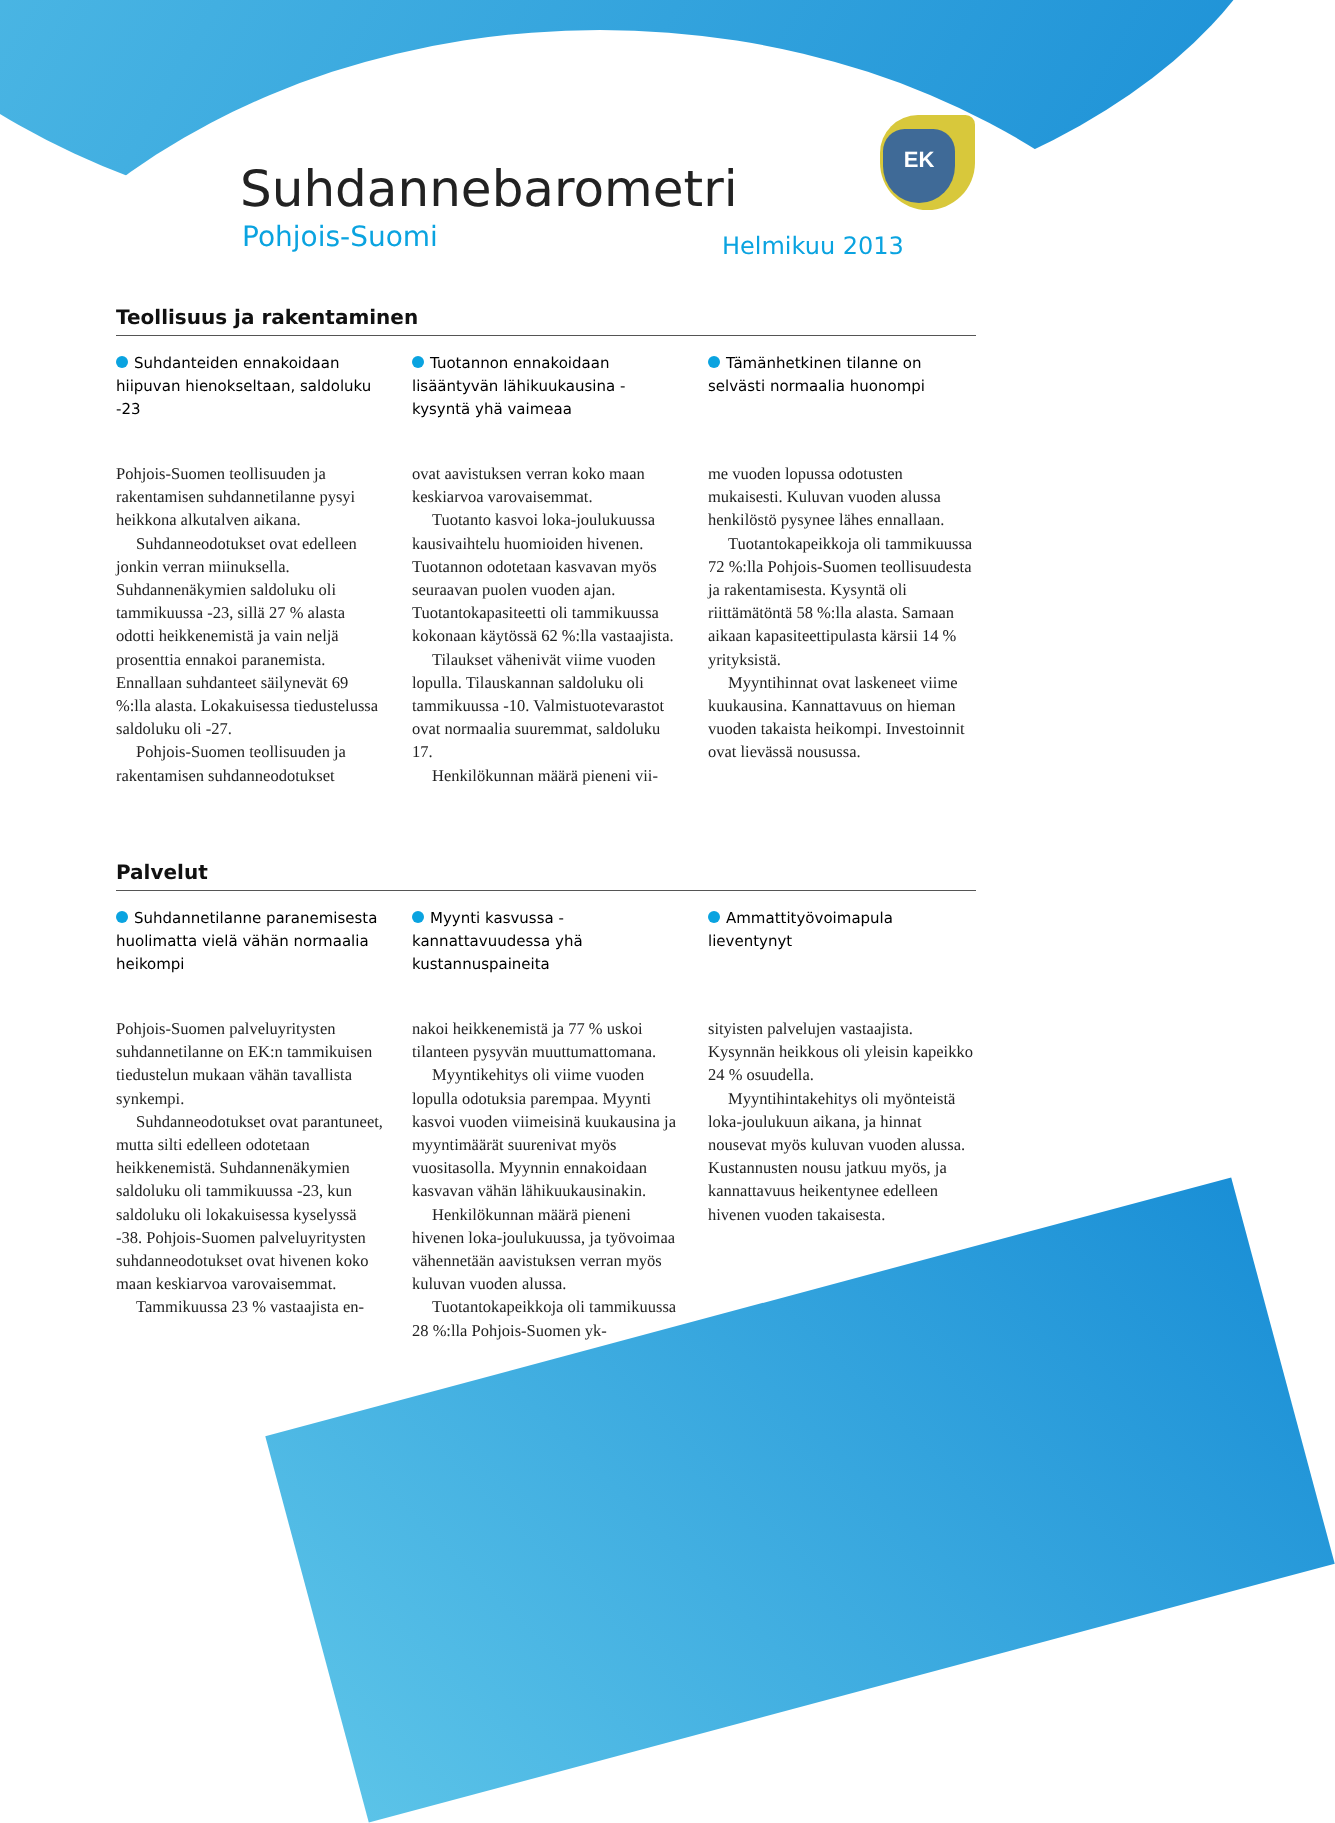EK
Suhdannebarometri
Pohjois-Suomi Helmikuu 2013
Teollisuus ja rakentaminen
Suhdanteiden ennakoidaan hiipuvan hienokseltaan, saldoluku -23
Pohjois-Suomen teollisuuden ja rakentamisen suhdannetilanne pysyi heikkona alkutalven aikana.
Suhdanneodotukset ovat edelleen jonkin verran miinuksella. Suhdannenäkymien saldoluku oli tammikuussa -23, sillä 27 % alasta odotti heikkenemistä ja vain neljä prosenttia ennakoi paranemista. Ennallaan suhdanteet säilynevät 69 %:lla alasta. Lokakuisessa tiedustelussa saldoluku oli -27.
Pohjois-Suomen teollisuuden ja rakentamisen suhdanneodotukset
Tuotannon ennakoidaan lisääntyvän lähikuukausina - kysyntä yhä vaimeaa
ovat aavistuksen verran koko maan keskiarvoa varovaisemmat.
Tuotanto kasvoi loka-joulukuussa kausivaihtelu huomioiden hivenen. Tuotannon odotetaan kasvavan myös seuraavan puolen vuoden ajan. Tuotantokapasiteetti oli tammikuussa kokonaan käytössä 62 %:lla vastaajista.
Tilaukset vähenivät viime vuoden lopulla. Tilauskannan saldoluku oli tammikuussa -10. Valmistuotevarastot ovat normaalia suuremmat, saldoluku 17.
Henkilökunnan määrä pieneni vii-
Tämänhetkinen tilanne on selvästi normaalia huonompi
me vuoden lopussa odotusten mukaisesti. Kuluvan vuoden alussa henkilöstö pysynee lähes ennallaan.
Tuotantokapeikkoja oli tammikuussa 72 %:lla Pohjois-Suomen teollisuudesta ja rakentamisesta. Kysyntä oli riittämätöntä 58 %:lla alasta. Samaan aikaan kapasiteettipulasta kärsii 14 % yrityksistä.
Myyntihinnat ovat laskeneet viime kuukausina. Kannattavuus on hieman vuoden takaista heikompi. Investoinnit ovat lievässä nousussa.
Palvelut
Suhdannetilanne paranemisesta huolimatta vielä vähän normaalia heikompi
Pohjois-Suomen palveluyritysten suhdannetilanne on EK:n tammikuisen tiedustelun mukaan vähän tavallista synkempi.
Suhdanneodotukset ovat parantuneet, mutta silti edelleen odotetaan heikkenemistä. Suhdannenäkymien saldoluku oli tammikuussa -23, kun saldoluku oli lokakuisessa kyselyssä -38. Pohjois-Suomen palveluyritysten suhdanneodotukset ovat hivenen koko maan keskiarvoa varovaisemmat.
Tammikuussa 23 % vastaajista en-
Myynti kasvussa - kannattavuudessa yhä kustannuspaineita
nakoi heikkenemistä ja 77 % uskoi tilanteen pysyvän muuttumattomana.
Myyntikehitys oli viime vuoden lopulla odotuksia parempaa. Myynti kasvoi vuoden viimeisinä kuukausina ja myyntimäärät suurenivat myös vuositasolla. Myynnin ennakoidaan kasvavan vähän lähikuukausinakin.
Henkilökunnan määrä pieneni hivenen loka-joulukuussa, ja työvoimaa vähennetään aavistuksen verran myös kuluvan vuoden alussa.
Tuotantokapeikkoja oli tammikuussa 28 %:lla Pohjois-Suomen yk-
Ammattityövoimapula lieventynyt
sityisten palvelujen vastaajista. Kysynnän heikkous oli yleisin kapeikko 24 % osuudella.
Myyntihintakehitys oli myönteistä loka-joulukuun aikana, ja hinnat nousevat myös kuluvan vuoden alussa. Kustannusten nousu jatkuu myös, ja kannattavuus heikentynee edelleen hivenen vuoden takaisesta.